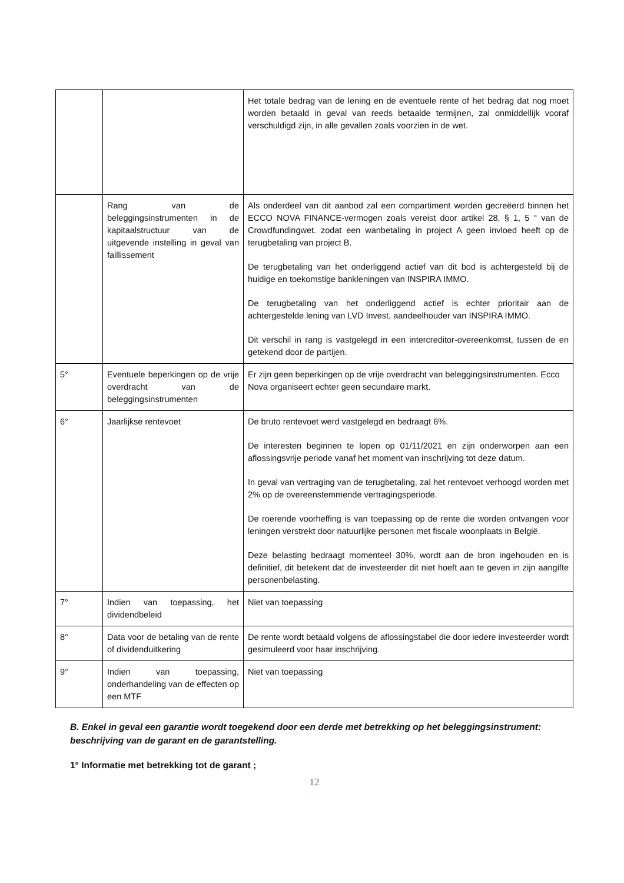| | | Het totale bedrag van de lening en de eventuele rente of het bedrag dat nog moet worden betaald in geval van reeds betaalde termijnen, zal onmiddellijk vooraf verschuldigd zijn, in alle gevallen zoals voorzien in de wet. |
| | Rang van de beleggingsinstrumenten in de kapitaalstructuur van de uitgevende instelling in geval van faillissement | Als onderdeel van dit aanbod zal een compartiment worden gecreëerd binnen het ECCO NOVA FINANCE-vermogen zoals vereist door artikel 28, § 1, 5 ° van de Crowdfundingwet. zodat een wanbetaling in project A geen invloed heeft op de terugbetaling van project B. De terugbetaling van het onderliggend actief van dit bod is achtergesteld bij de huidige en toekomstige bankleningen van INSPIRA IMMO. De terugbetaling van het onderliggend actief is echter prioritair aan de achtergestelde lening van LVD Invest, aandeelhouder van INSPIRA IMMO. Dit verschil in rang is vastgelegd in een intercreditor-overeenkomst, tussen de en getekend door de partijen. |
| 5° | Eventuele beperkingen op de vrije overdracht van de beleggingsinstrumenten | Er zijn geen beperkingen op de vrije overdracht van beleggingsinstrumenten. Ecco Nova organiseert echter geen secundaire markt. |
| 6° | Jaarlijkse rentevoet | De bruto rentevoet werd vastgelegd en bedraagt 6%. De interesten beginnen te lopen op 01/11/2021 en zijn onderworpen aan een aflossingsvrije periode vanaf het moment van inschrijving tot deze datum. In geval van vertraging van de terugbetaling, zal het rentevoet verhoogd worden met 2% op de overeenstemmende vertragingsperiode. De roerende voorheffing is van toepassing op de rente die worden ontvangen voor leningen verstrekt door natuurlijke personen met fiscale woonplaats in België. Deze belasting bedraagt momenteel 30%, wordt aan de bron ingehouden en is definitief, dit betekent dat de investeerder dit niet hoeft aan te geven in zijn aangifte personenbelasting. |
| 7° | Indien van toepassing, het dividendbeleid | Niet van toepassing |
| 8° | Data voor de betaling van de rente of dividenduitkering | De rente wordt betaald volgens de aflossingstabel die door iedere investeerder wordt gesimuleerd voor haar inschrijving. |
| 9° | Indien van toepassing, onderhandeling van de effecten op een MTF | Niet van toepassing |
B. Enkel in geval een garantie wordt toegekend door een derde met betrekking op het beleggingsinstrument: beschrijving van de garant en de garantstelling.
1° Informatie met betrekking tot de garant ;
12